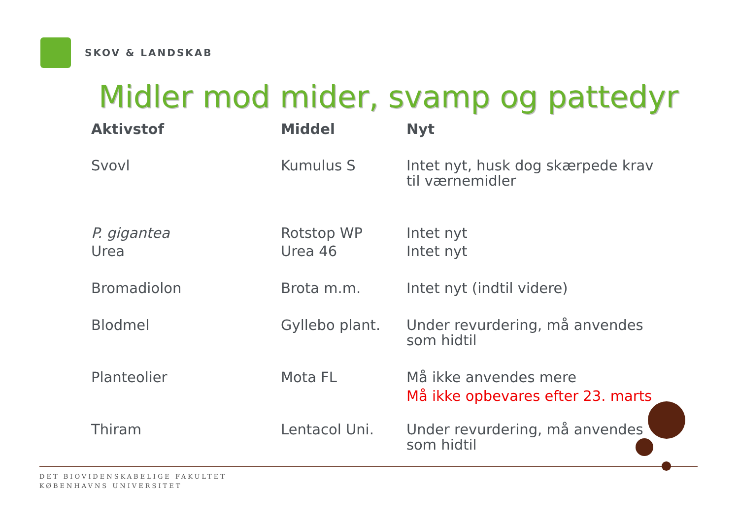SKOV & LANDSKAB
Midler mod mider, svamp og pattedyr
| Aktivstof | Middel | Nyt |
| --- | --- | --- |
| Svovl | Kumulus S | Intet nyt, husk dog skærpede krav til værnemidler |
| P. gigantea | Rotstop WP | Intet nyt |
| Urea | Urea 46 | Intet nyt |
| Bromadiolon | Brota m.m. | Intet nyt (indtil videre) |
| Blodmel | Gyllebo plant. | Under revurdering, må anvendes som hidtil |
| Planteolier | Mota FL | Må ikke anvendes mere Må ikke opbevares efter 23. marts |
| Thiram | Lentacol Uni. | Under revurdering, må anvendes som hidtil |
DET BIOVIDENSKABELIGE FAKULTET
KØBENHAVNS UNIVERSITET